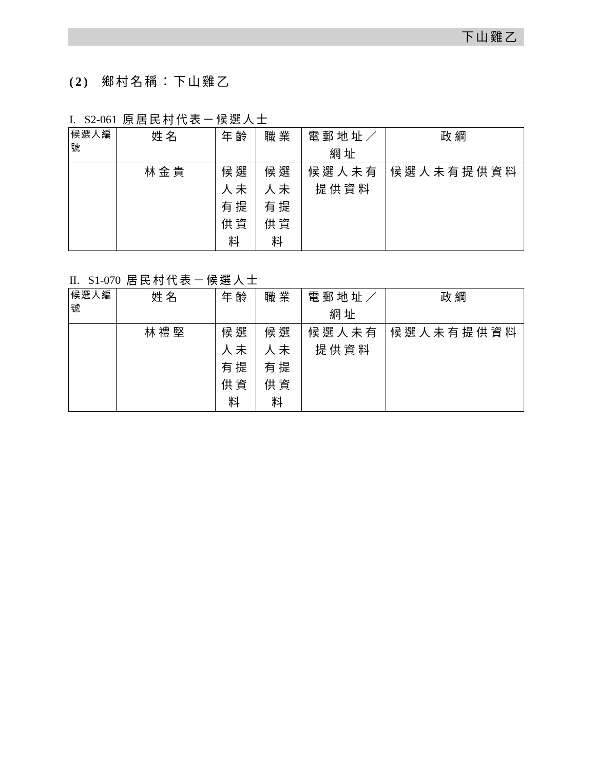下山雞乙
(2) 鄉村名稱：下山雞乙
I. S2-061 原居民村代表－候選人士
| 候選人編號 | 姓名 | 年齡 | 職業 | 電郵地址／網址 | 政綱 |
| --- | --- | --- | --- | --- | --- |
| | 林金貴 | 候選人未有提供資料 | 候選人未有提供資料 | 候選人未有提供資料 | 候選人未有提供資料 |
II. S1-070 居民村代表－候選人士
| 候選人編號 | 姓名 | 年齡 | 職業 | 電郵地址／網址 | 政綱 |
| --- | --- | --- | --- | --- | --- |
| | 林禮堅 | 候選人未有提供資料 | 候選人未有提供資料 | 候選人未有提供資料 | 候選人未有提供資料 |